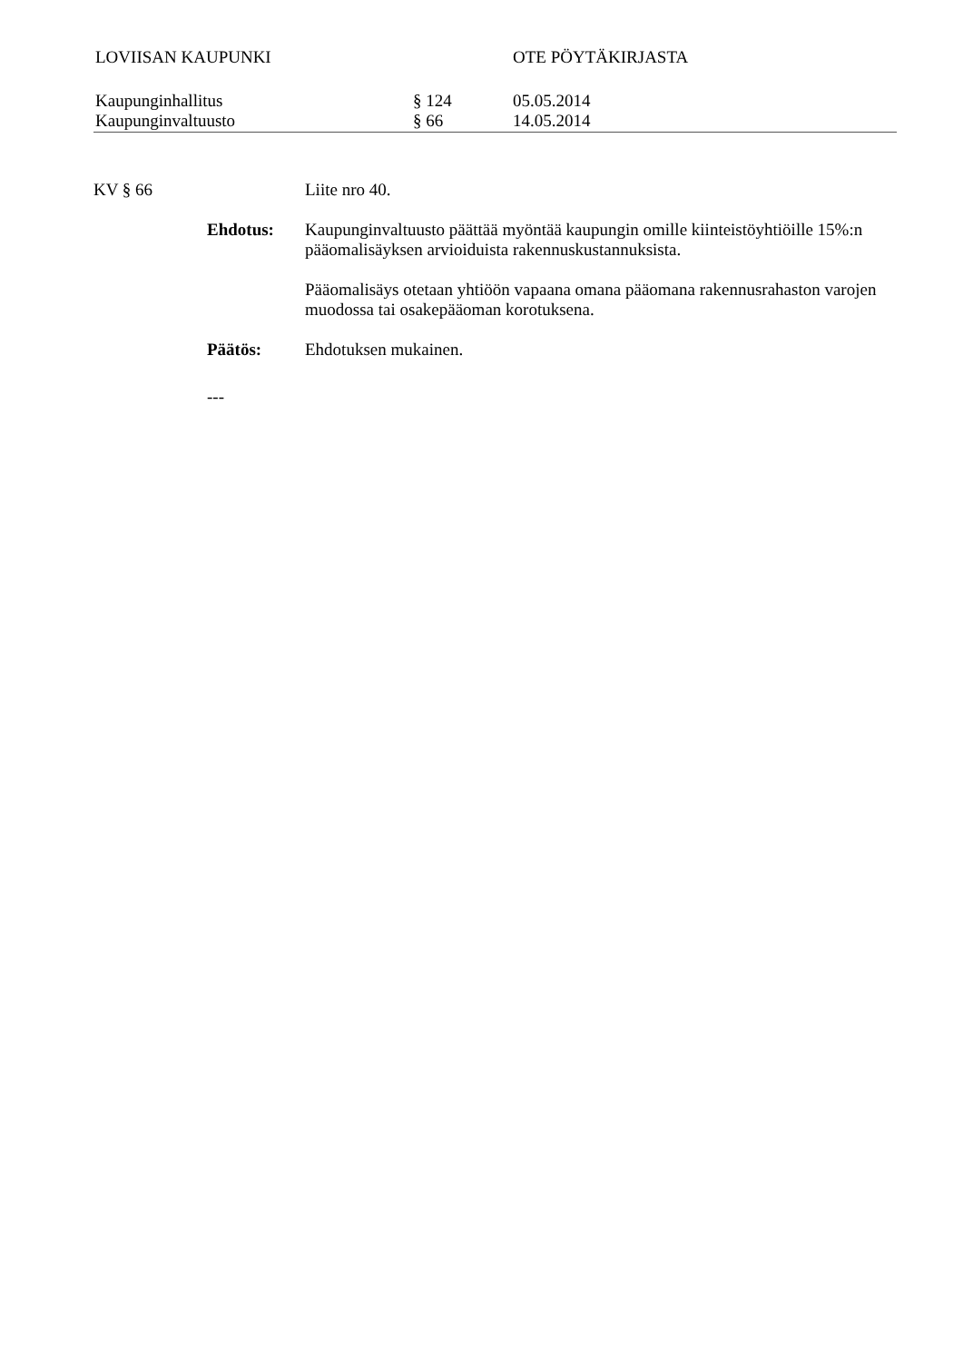LOVIISAN KAUPUNKI OTE PÖYTÄKIRJASTA
Kaupunginhallitus § 124 05.05.2014
Kaupunginvaltuusto § 66 14.05.2014
KV § 66 Liite nro 40.
Ehdotus: Kaupunginvaltuusto päättää myöntää kaupungin omille kiinteistöyhtiöille 15%:n pääomalisäyksen arvioiduista rakennuskustannuksista.
Pääomalisäys otetaan yhtiöön vapaana omana pääomana rakennusrahaston varojen muodossa tai osakepääoman korotuksena.
Päätös: Ehdotuksen mukainen.
---